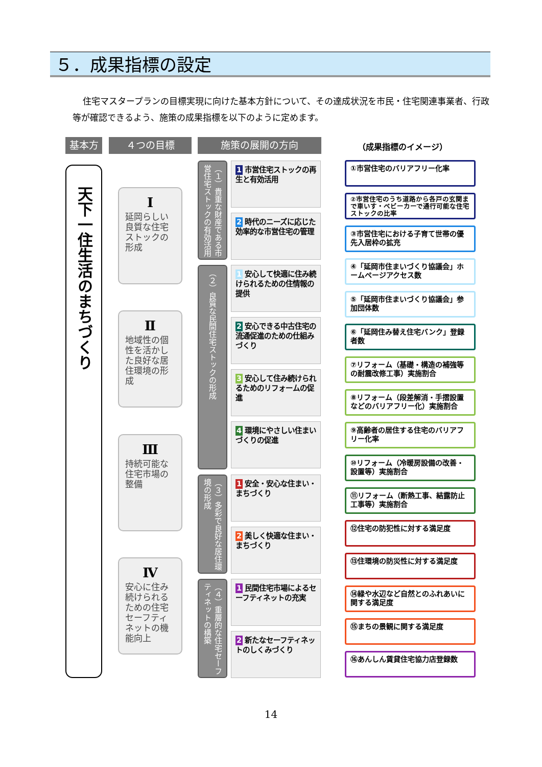５．成果指標の設定
住宅マスタープランの目標実現に向けた基本方針について、その達成状況を市民・住宅関連事業者、行政等が確認できるよう、施策の成果指標を以下のように定めます。
基本方針
４つの目標 施策の展開の方向 （成果指標のイメージ）
天下一住生活のまちづくり
Ⅰ
延岡らしい良質な住宅ストックの形成
Ⅱ
地域性の個性を活かした良好な居住環境の形成
Ⅲ
持続可能な住宅市場の整備
Ⅳ
安心に住み続けられるための住宅セーフティネットの機能向上
（１）貴重な財産である市営住宅ストックの有効活用
（２）良質な民間住宅ストックの形成
（３）多彩で良好な居住環境の形成
（４）重層的な住宅セーフティネットの構築
1 市営住宅ストックの再生と有効活用
2 時代のニーズに応じた効率的な市営住宅の管理
1 安心して快適に住み続けられるための住情報の提供
2 安心できる中古住宅の流通促進のための仕組みづくり
3 安心して住み続けられるためのリフォームの促進
4 環境にやさしい住まいづくりの促進
1 安全・安心な住まい・まちづくり
2 美しく快適な住まい・まちづくり
1 民間住宅市場によるセーフティネットの充実
2 新たなセーフティネットのしくみづくり
①市営住宅のバリアフリー化率
②市営住宅のうち道路から各戸の玄関まで車いす・ベビーカーで通行可能な住宅ストックの比率
③市営住宅における子育て世帯の優先入居枠の拡充
④「延岡市住まいづくり協議会」ホームページアクセス数
⑤「延岡市住まいづくり協議会」参加団体数
⑥「延岡住み替え住宅バンク」登録者数
⑦リフォーム（基礎・構造の補強等の耐震改修工事）実施割合
⑧リフォーム（段差解消・手摺設置などのバリアフリー化）実施割合
⑨高齢者の居住する住宅のバリアフリー化率
⑩リフォーム（冷暖房設備の改善・設置等）実施割合
⑪リフォーム（断熱工事、結露防止工事等）実施割合
⑫住宅の防犯性に対する満足度
⑬住環境の防災性に対する満足度
⑭緑や水辺など自然とのふれあいに関する満足度
⑮まちの景観に関する満足度
⑯あんしん賃貸住宅協力店登録数
14